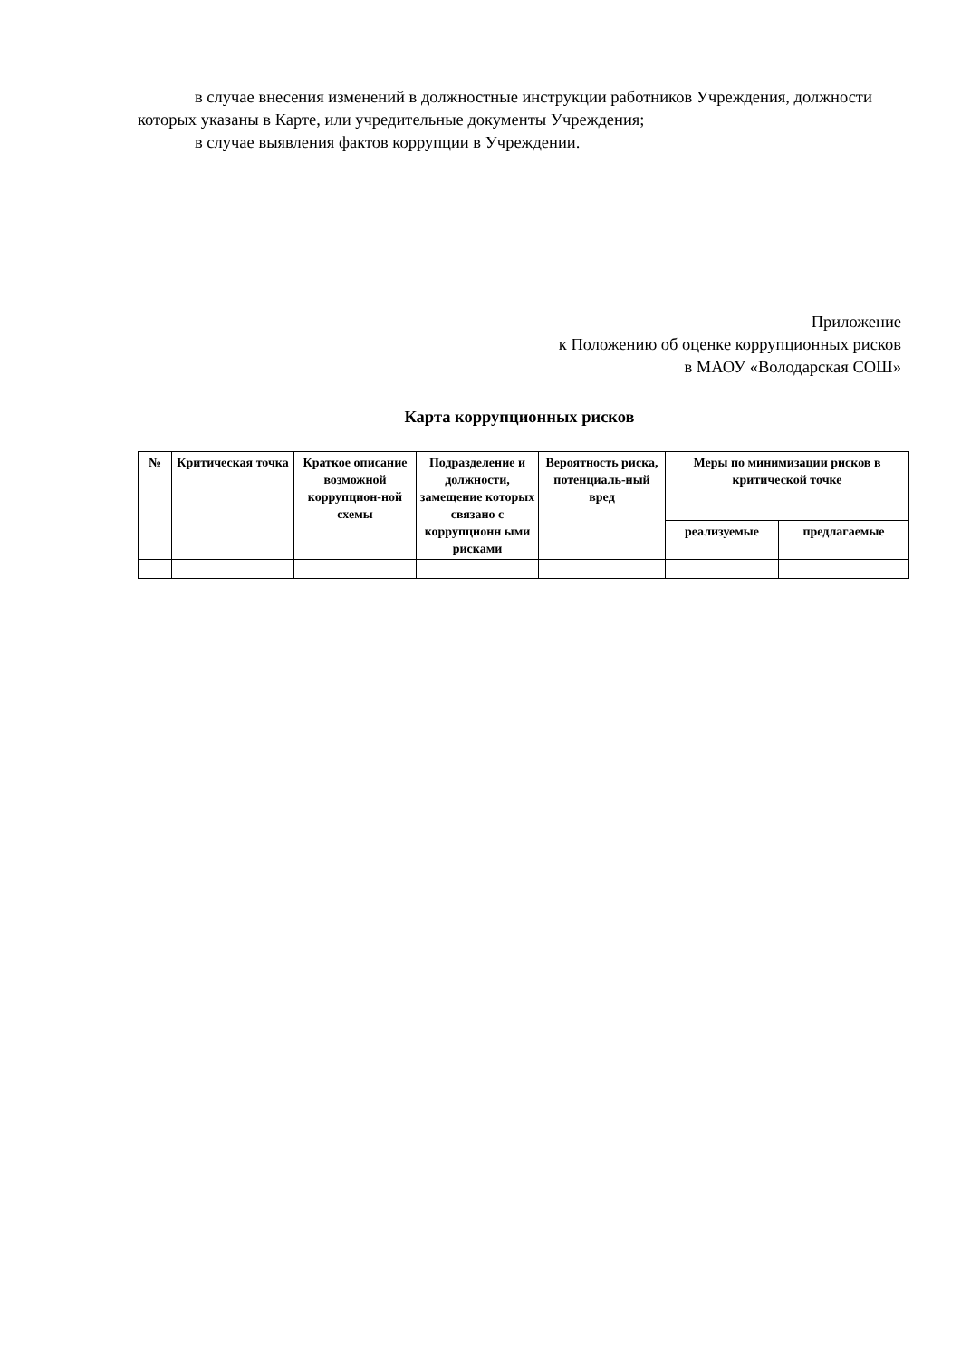в случае внесения изменений в должностные инструкции работников Учреждения, должности которых указаны в Карте, или учредительные документы Учреждения;
в случае выявления фактов коррупции в Учреждении.
Приложение
к Положению об оценке коррупционных рисков
в МАОУ «Володарская СОШ»
Карта коррупционных рисков
| № | Критическая точка | Краткое описание возможной коррупцион-ной схемы | Подразделение и должности, замещение которых связано с коррупционн ыми рисками | Вероятность риска, потенциаль-ный вред | Меры по минимизации рисков в критической точке | |
| --- | --- | --- | --- | --- | --- | --- |
| | | | | | реализуемые | предлагаемые |